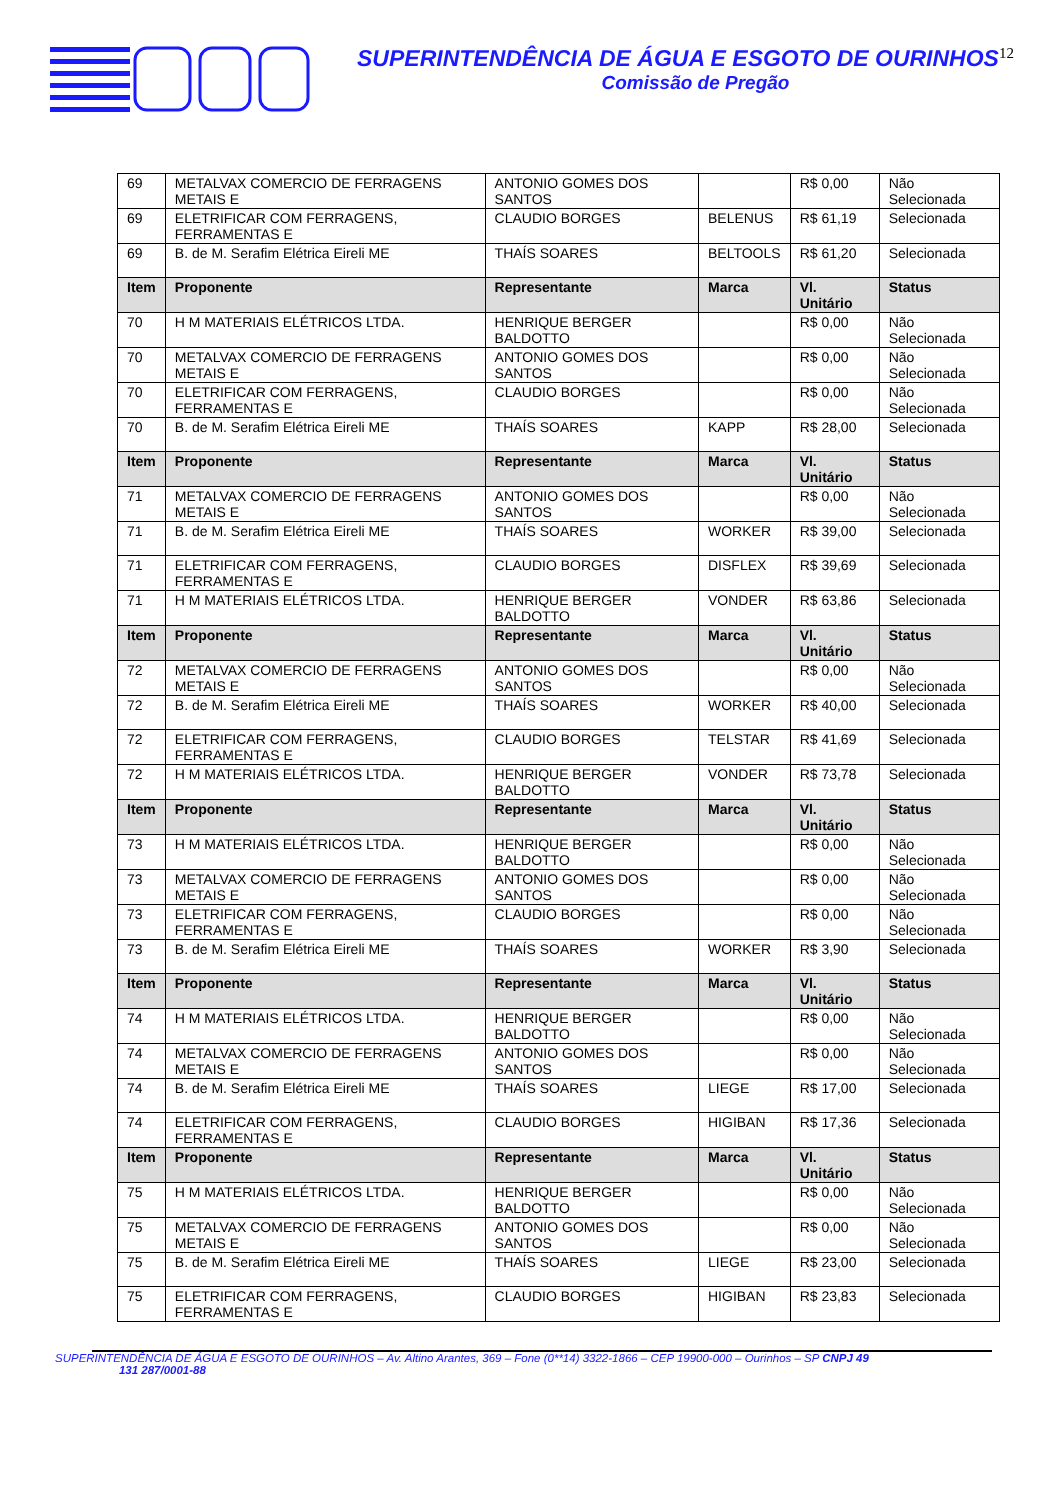SUPERINTENDÊNCIA DE ÁGUA E ESGOTO DE OURINHOS12
Comissão de Pregão
| 69 | METALVAX COMERCIO DE FERRAGENS METAIS E | ANTONIO GOMES DOS SANTOS | | R$ 0,00 | Não Selecionada |
| 69 | ELETRIFICAR COM FERRAGENS, FERRAMENTAS E | CLAUDIO BORGES | BELENUS | R$ 61,19 | Selecionada |
| 69 | B. de M. Serafim Elétrica Eireli ME | THAÍS SOARES | BELTOOLS | R$ 61,20 | Selecionada |
| Item | Proponente | Representante | Marca | Vl. Unitário | Status |
| 70 | H M MATERIAIS ELÉTRICOS LTDA. | HENRIQUE BERGER BALDOTTO | | R$ 0,00 | Não Selecionada |
| 70 | METALVAX COMERCIO DE FERRAGENS METAIS E | ANTONIO GOMES DOS SANTOS | | R$ 0,00 | Não Selecionada |
| 70 | ELETRIFICAR COM FERRAGENS, FERRAMENTAS E | CLAUDIO BORGES | | R$ 0,00 | Não Selecionada |
| 70 | B. de M. Serafim Elétrica Eireli ME | THAÍS SOARES | KAPP | R$ 28,00 | Selecionada |
| Item | Proponente | Representante | Marca | Vl. Unitário | Status |
| 71 | METALVAX COMERCIO DE FERRAGENS METAIS E | ANTONIO GOMES DOS SANTOS | | R$ 0,00 | Não Selecionada |
| 71 | B. de M. Serafim Elétrica Eireli ME | THAÍS SOARES | WORKER | R$ 39,00 | Selecionada |
| 71 | ELETRIFICAR COM FERRAGENS, FERRAMENTAS E | CLAUDIO BORGES | DISFLEX | R$ 39,69 | Selecionada |
| 71 | H M MATERIAIS ELÉTRICOS LTDA. | HENRIQUE BERGER BALDOTTO | VONDER | R$ 63,86 | Selecionada |
| Item | Proponente | Representante | Marca | Vl. Unitário | Status |
| 72 | METALVAX COMERCIO DE FERRAGENS METAIS E | ANTONIO GOMES DOS SANTOS | | R$ 0,00 | Não Selecionada |
| 72 | B. de M. Serafim Elétrica Eireli ME | THAÍS SOARES | WORKER | R$ 40,00 | Selecionada |
| 72 | ELETRIFICAR COM FERRAGENS, FERRAMENTAS E | CLAUDIO BORGES | TELSTAR | R$ 41,69 | Selecionada |
| 72 | H M MATERIAIS ELÉTRICOS LTDA. | HENRIQUE BERGER BALDOTTO | VONDER | R$ 73,78 | Selecionada |
| Item | Proponente | Representante | Marca | Vl. Unitário | Status |
| 73 | H M MATERIAIS ELÉTRICOS LTDA. | HENRIQUE BERGER BALDOTTO | | R$ 0,00 | Não Selecionada |
| 73 | METALVAX COMERCIO DE FERRAGENS METAIS E | ANTONIO GOMES DOS SANTOS | | R$ 0,00 | Não Selecionada |
| 73 | ELETRIFICAR COM FERRAGENS, FERRAMENTAS E | CLAUDIO BORGES | | R$ 0,00 | Não Selecionada |
| 73 | B. de M. Serafim Elétrica Eireli ME | THAÍS SOARES | WORKER | R$ 3,90 | Selecionada |
| Item | Proponente | Representante | Marca | Vl. Unitário | Status |
| 74 | H M MATERIAIS ELÉTRICOS LTDA. | HENRIQUE BERGER BALDOTTO | | R$ 0,00 | Não Selecionada |
| 74 | METALVAX COMERCIO DE FERRAGENS METAIS E | ANTONIO GOMES DOS SANTOS | | R$ 0,00 | Não Selecionada |
| 74 | B. de M. Serafim Elétrica Eireli ME | THAÍS SOARES | LIEGE | R$ 17,00 | Selecionada |
| 74 | ELETRIFICAR COM FERRAGENS, FERRAMENTAS E | CLAUDIO BORGES | HIGIBAN | R$ 17,36 | Selecionada |
| Item | Proponente | Representante | Marca | Vl. Unitário | Status |
| 75 | H M MATERIAIS ELÉTRICOS LTDA. | HENRIQUE BERGER BALDOTTO | | R$ 0,00 | Não Selecionada |
| 75 | METALVAX COMERCIO DE FERRAGENS METAIS E | ANTONIO GOMES DOS SANTOS | | R$ 0,00 | Não Selecionada |
| 75 | B. de M. Serafim Elétrica Eireli ME | THAÍS SOARES | LIEGE | R$ 23,00 | Selecionada |
| 75 | ELETRIFICAR COM FERRAGENS, FERRAMENTAS E | CLAUDIO BORGES | HIGIBAN | R$ 23,83 | Selecionada |
SUPERINTENDÊNCIA DE ÁGUA E ESGOTO DE OURINHOS – Av. Altino Arantes, 369 – Fone (0**14) 3322-1866 – CEP 19900-000 – Ourinhos – SP CNPJ 49
131 287/0001-88